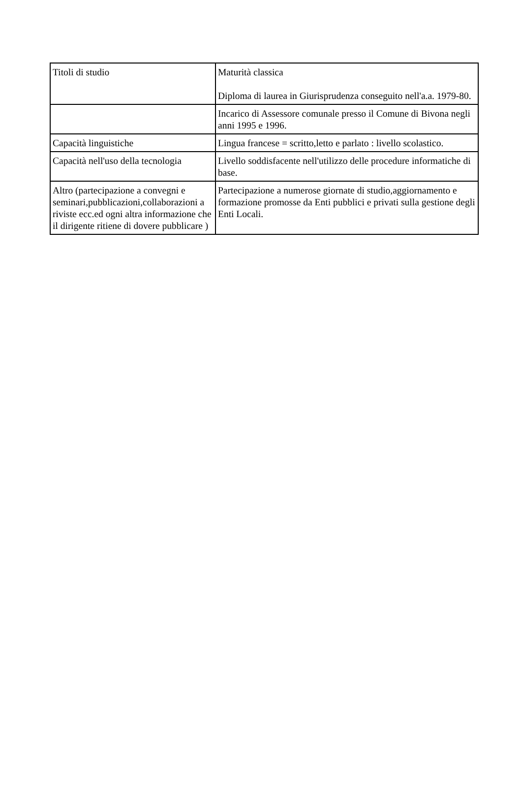| Titoli di studio | Maturità classica Diploma di laurea in Giurisprudenza conseguito nell'a.a. 1979-80. |
| | Incarico di Assessore comunale presso il Comune di Bivona negli anni 1995 e 1996. |
| Capacità linguistiche | Lingua francese = scritto,letto e parlato : livello scolastico. |
| Capacità nell'uso della tecnologia | Livello soddisfacente nell'utilizzo delle procedure informatiche di base. |
| Altro (partecipazione a convegni e seminari,pubblicazioni,collaborazioni a riviste ecc.ed ogni altra informazione che il dirigente ritiene di dovere pubblicare ) | Partecipazione a numerose giornate di studio,aggiornamento e formazione promosse da Enti pubblici e privati sulla gestione degli Enti Locali. |